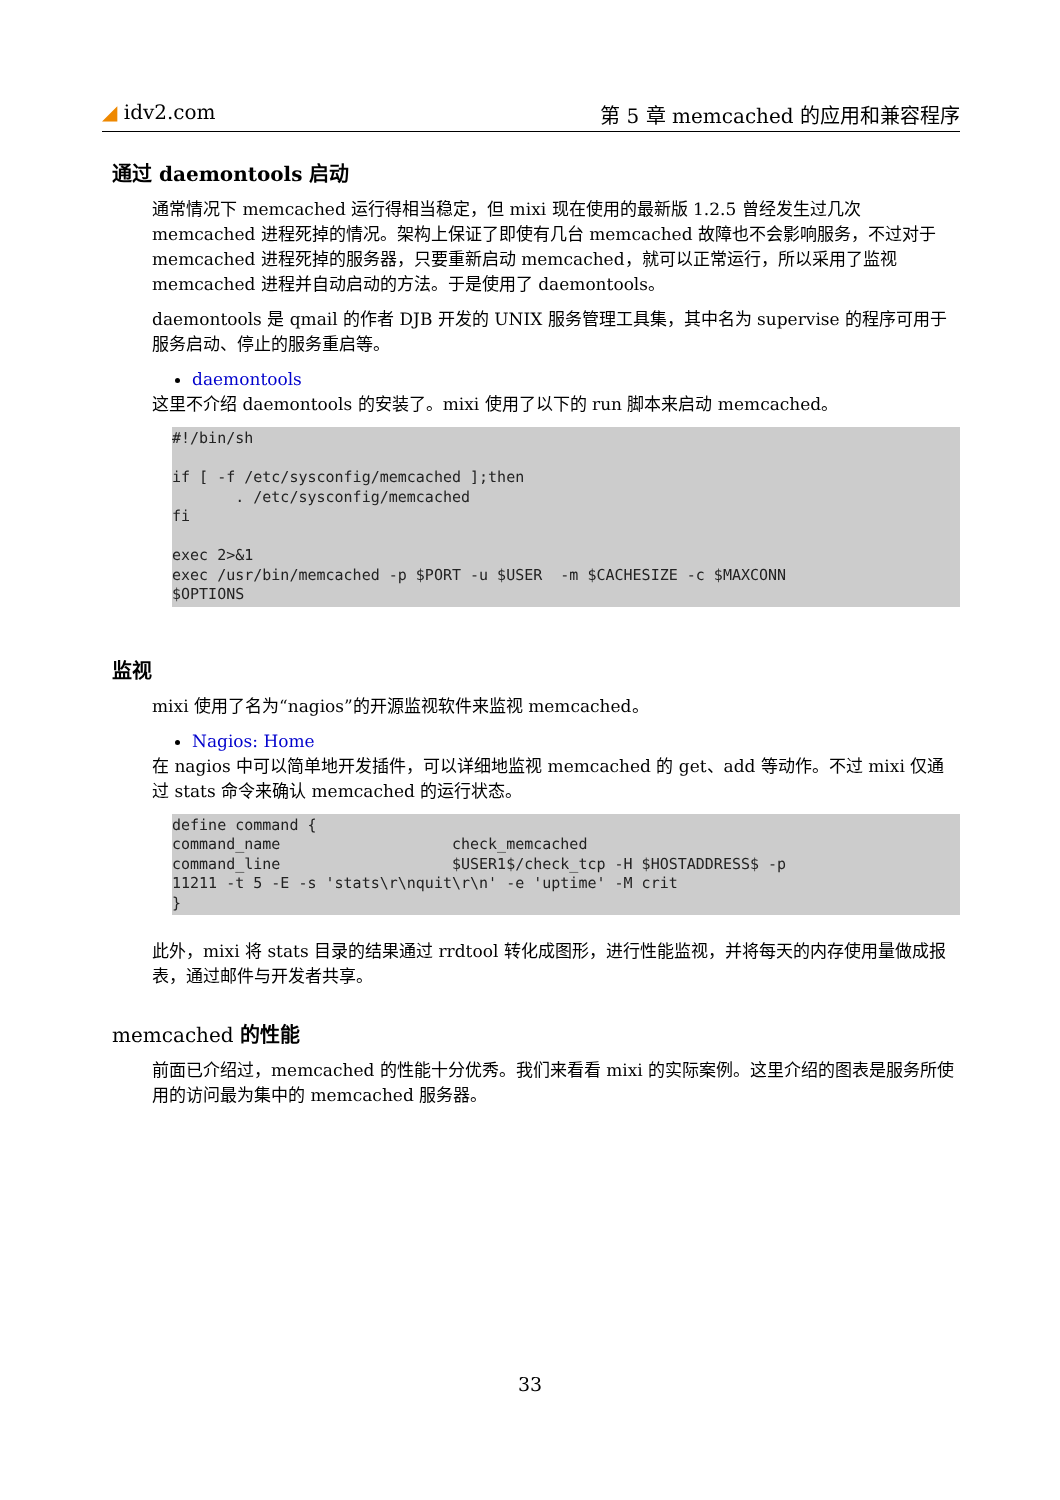◢ idv2.com 第 5 章 memcached 的应用和兼容程序
通过 daemontools 启动
通常情况下 memcached 运行得相当稳定，但 mixi 现在使用的最新版 1.2.5 曾经发生过几次 memcached 进程死掉的情况。架构上保证了即使有几台 memcached 故障也不会影响服务，不过对于 memcached 进程死掉的服务器，只要重新启动 memcached，就可以正常运行，所以采用了监视 memcached 进程并自动启动的方法。于是使用了 daemontools。
daemontools 是 qmail 的作者 DJB 开发的 UNIX 服务管理工具集，其中名为 supervise 的程序可用于服务启动、停止的服务重启等。
daemontools
这里不介绍 daemontools 的安装了。mixi 使用了以下的 run 脚本来启动 memcached。
#!/bin/sh

if [ -f /etc/sysconfig/memcached ];then
       . /etc/sysconfig/memcached
fi

exec 2>&1
exec /usr/bin/memcached -p $PORT -u $USER  -m $CACHESIZE -c $MAXCONN
$OPTIONS
监视
mixi 使用了名为“nagios”的开源监视软件来监视 memcached。
Nagios: Home
在 nagios 中可以简单地开发插件，可以详细地监视 memcached 的 get、add 等动作。不过 mixi 仅通过 stats 命令来确认 memcached 的运行状态。
define command {
command_name                   check_memcached
command_line                   $USER1$/check_tcp -H $HOSTADDRESS$ -p
11211 -t 5 -E -s 'stats\r\nquit\r\n' -e 'uptime' -M crit
}
此外，mixi 将 stats 目录的结果通过 rrdtool 转化成图形，进行性能监视，并将每天的内存使用量做成报表，通过邮件与开发者共享。
memcached 的性能
前面已介绍过，memcached 的性能十分优秀。我们来看看 mixi 的实际案例。这里介绍的图表是服务所使用的访问最为集中的 memcached 服务器。
33